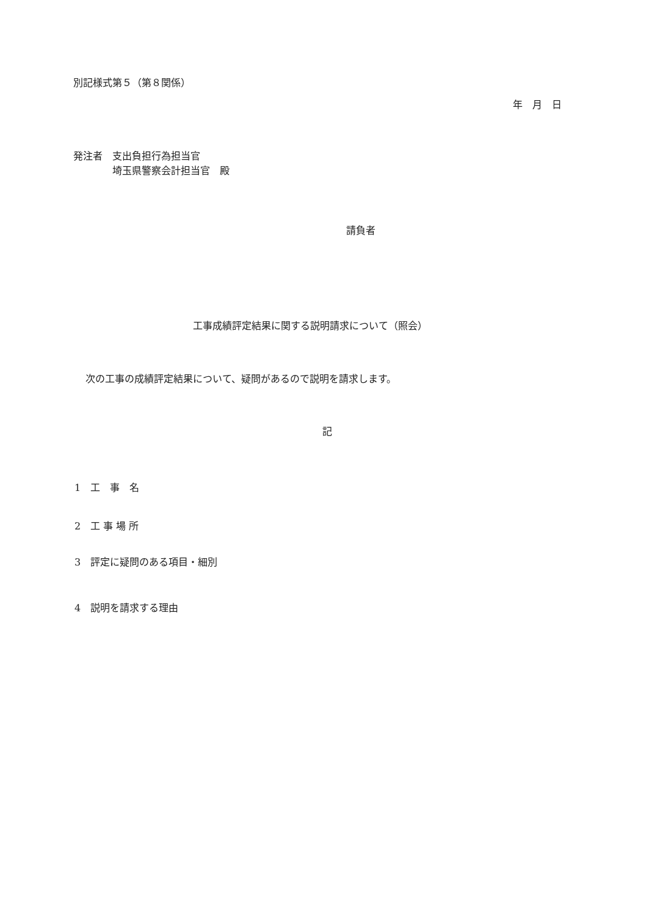別記様式第５（第８関係）
年　月　日
発注者　支出負担行為担当官
　　　　埼玉県警察会計担当官　殿
請負者
工事成績評定結果に関する説明請求について（照会）
次の工事の成績評定結果について、疑問があるので説明を請求します。
記
1　工　事　名
2　工 事 場 所
3　評定に疑問のある項目・細別
4　説明を請求する理由